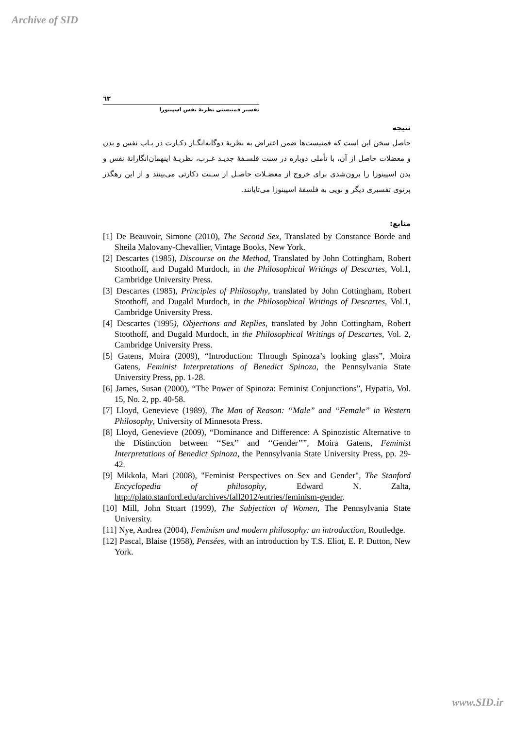Archive of SID
٦٣
تفسیر فمنیستی نظریهٔ نفس اسپینوزا
نتیجه
حاصل سخن این است که فمنیست‌ها ضمن اعتراض به نظریهٔ دوگانه‌انگـار دکـارت در بـاب نفس و بدن و معضلات حاصل از آن، با تأملی دوباره در سنت فلسـفهٔ جدیـد غـرب، نظریـهٔ اینهمان‌انگارانهٔ نفس و بدن اسپینوزا را برون‌شدی برای خروج از معضـلات حاصـل از سـنت دکارتی می‌بینند و از این رهگذر پرتوی تفسیری دیگر و نویی به فلسفهٔ اسپینوزا می‌تابانند.
منابع:
[1] De Beauvoir, Simone (2010), The Second Sex, Translated by Constance Borde and Sheila Malovany-Chevallier, Vintage Books, New York.
[2] Descartes (1985), Discourse on the Method, Translated by John Cottingham, Robert Stoothoff, and Dugald Murdoch, in the Philosophical Writings of Descartes, Vol.1, Cambridge University Press.
[3] Descartes (1985), Principles of Philosophy, translated by John Cottingham, Robert Stoothoff, and Dugald Murdoch, in the Philosophical Writings of Descartes, Vol.1, Cambridge University Press.
[4] Descartes (1995), Objections and Replies, translated by John Cottingham, Robert Stoothoff, and Dugald Murdoch, in the Philosophical Writings of Descartes, Vol. 2, Cambridge University Press.
[5] Gatens, Moira (2009), “Introduction: Through Spinoza’s looking glass”, Moira Gatens, Feminist Interpretations of Benedict Spinoza, the Pennsylvania State University Press, pp. 1-28.
[6] James, Susan (2000), “The Power of Spinoza: Feminist Conjunctions”, Hypatia, Vol. 15, No. 2, pp. 40-58.
[7] Lloyd, Genevieve (1989), The Man of Reason: “Male” and “Female” in Western Philosophy, University of Minnesota Press.
[8] Lloyd, Genevieve (2009), “Dominance and Difference: A Spinozistic Alternative to the Distinction between ‘‘Sex’’ and ‘‘Gender’’”, Moira Gatens, Feminist Interpretations of Benedict Spinoza, the Pennsylvania State University Press, pp. 29- 42.
[9] Mikkola, Mari (2008), "Feminist Perspectives on Sex and Gender", The Stanford Encyclopedia of philosophy, Edward N. Zalta, http://plato.stanford.edu/archives/fall2012/entries/feminism-gender.
[10] Mill, John Stuart (1999), The Subjection of Women, The Pennsylvania State University.
[11] Nye, Andrea (2004), Feminism and modern philosophy: an introduction, Routledge.
[12] Pascal, Blaise (1958), Pensées, with an introduction by T.S. Eliot, E. P. Dutton, New York.
www.SID.ir